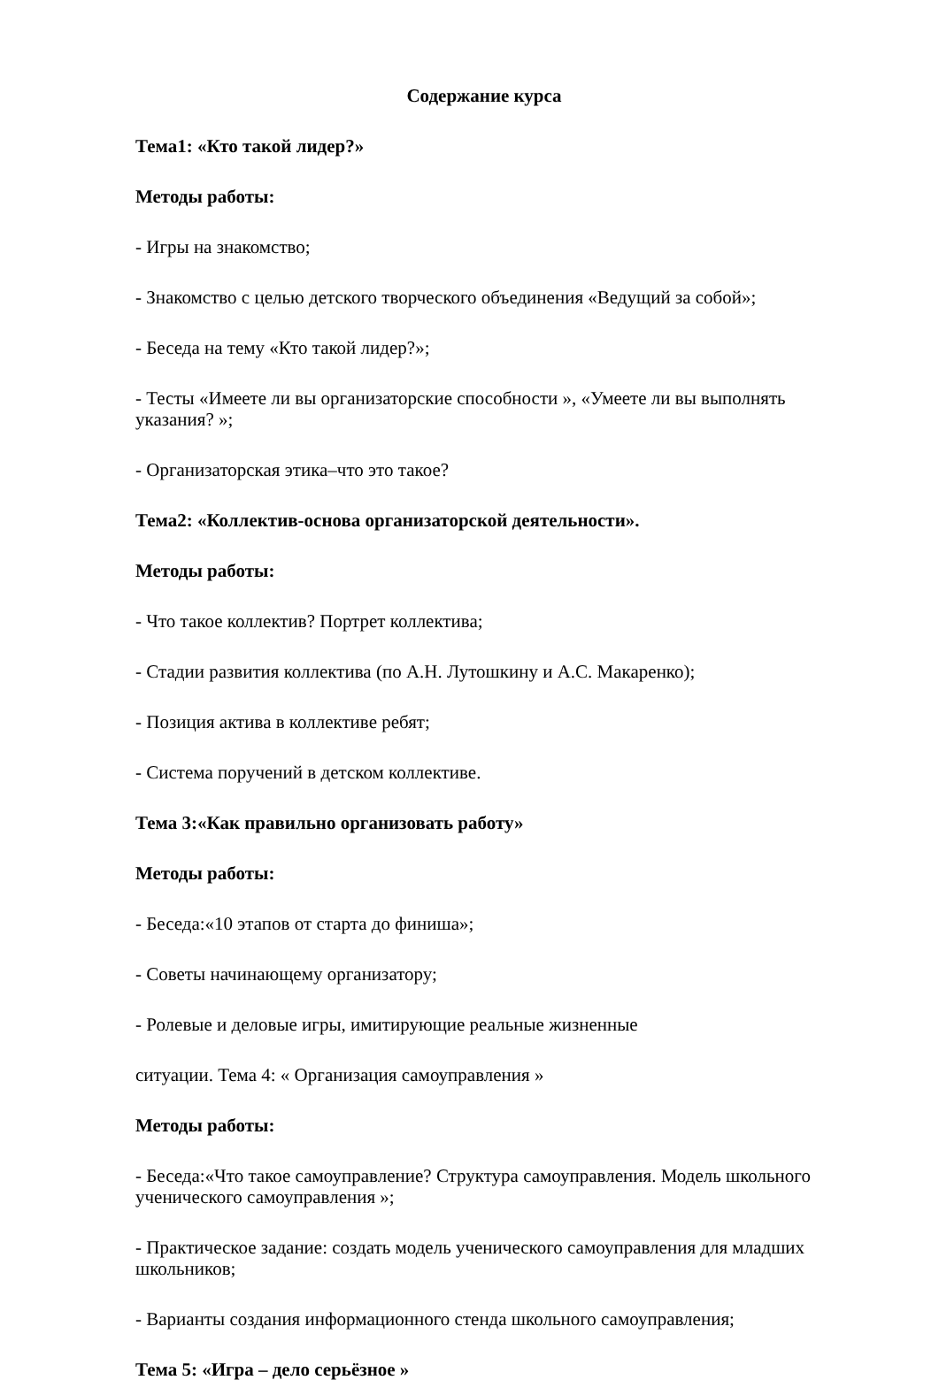Содержание курса
Тема1: «Кто такой лидер?»
Методы работы:
- Игры на знакомство;
- Знакомство с целью детского творческого объединения «Ведущий за собой»;
- Беседа на тему «Кто такой лидер?»;
- Тесты «Имеете ли вы организаторские способности », «Умеете ли вы выполнять указания? »;
- Организаторская этика–что это такое?
Тема2: «Коллектив-основа организаторской деятельности».
Методы работы:
- Что такое коллектив? Портрет коллектива;
- Стадии развития коллектива (по А.Н. Лутошкину и А.С. Макаренко);
- Позиция актива в коллективе ребят;
- Система поручений в детском коллективе.
Тема 3:«Как правильно организовать работу»
Методы работы:
- Беседа:«10 этапов от старта до финиша»;
- Советы начинающему организатору;
- Ролевые и деловые игры, имитирующие реальные жизненные
ситуации. Тема 4: « Организация самоуправления »
Методы работы:
- Беседа:«Что такое самоуправление? Структура самоуправления. Модель школьного ученического самоуправления »;
- Практическое задание: создать модель ученического самоуправления для младших школьников;
- Варианты создания информационного стенда школьного самоуправления;
Тема 5: «Игра – дело серьёзное »